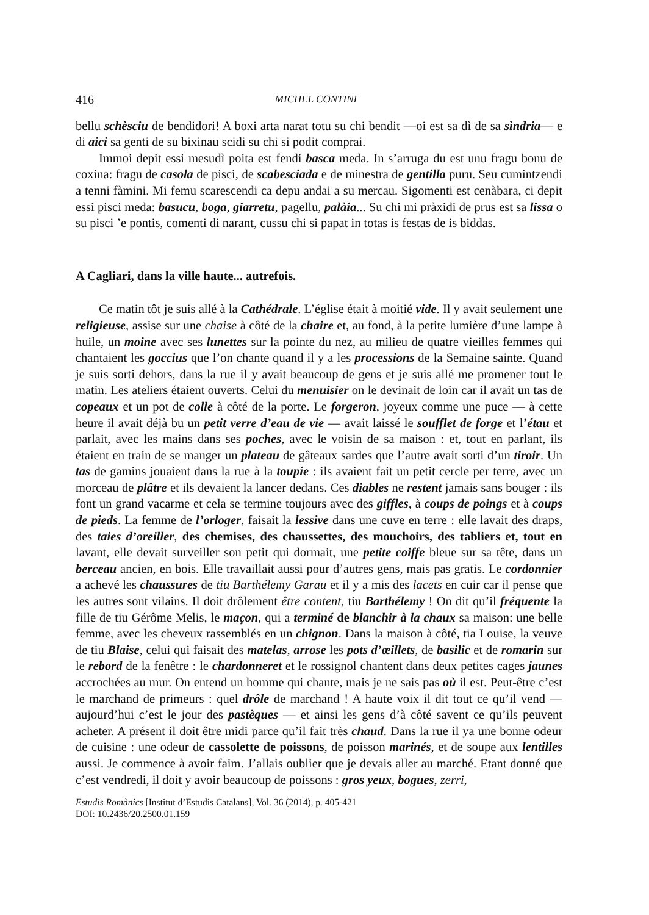416 MICHEL CONTINI
bellu schèsciu de bendidori! A boxi arta narat totu su chi bendit —oi est sa dì de sa sìndria— e di aici sa genti de su bixinau scidi su chi si podit comprai.
Immoi depit essi mesudì poita est fendi basca meda. In s’arruga du est unu fragu bonu de coxina: fragu de casola de pisci, de scabesciada e de minestra de gentilla puru. Seu cumintzendi a tenni fàmini. Mi femu scarescendi ca depu andai a su mercau. Sigomenti est cenàbara, ci depit essi pisci meda: basucu, boga, giarretu, pagellu, palàia... Su chi mi pràxidi de prus est sa lissa o su pisci ’e pontis, comenti di narant, cussu chi si papat in totas is festas de is biddas.
A Cagliari, dans la ville haute... autrefois.
Ce matin tôt je suis allé à la Cathédrale. L’église était à moitié vide. Il y avait seulement une religieuse, assise sur une chaise à côté de la chaire et, au fond, à la petite lumière d’une lampe à huile, un moine avec ses lunettes sur la pointe du nez, au milieu de quatre vieilles femmes qui chantaient les goccius que l’on chante quand il y a les processions de la Semaine sainte. Quand je suis sorti dehors, dans la rue il y avait beaucoup de gens et je suis allé me promener tout le matin. Les ateliers étaient ouverts. Celui du menuisier on le devinait de loin car il avait un tas de copeaux et un pot de colle à côté de la porte. Le forgeron, joyeux comme une puce — à cette heure il avait déjà bu un petit verre d’eau de vie — avait laissé le soufflet de forge et l’étau et parlait, avec les mains dans ses poches, avec le voisin de sa maison : et, tout en parlant, ils étaient en train de se manger un plateau de gâteaux sardes que l’autre avait sorti d’un tiroir. Un tas de gamins jouaient dans la rue à la toupie : ils avaient fait un petit cercle per terre, avec un morceau de plâtre et ils devaient la lancer dedans. Ces diables ne restent jamais sans bouger : ils font un grand vacarme et cela se termine toujours avec des giffles, à coups de poings et à coups de pieds. La femme de l’orloger, faisait la lessive dans une cuve en terre : elle lavait des draps, des taies d’oreiller, des chemises, des chaussettes, des mouchoirs, des tabliers et, tout en lavant, elle devait surveiller son petit qui dormait, une petite coiffe bleue sur sa tête, dans un berceau ancien, en bois. Elle travaillait aussi pour d’autres gens, mais pas gratis. Le cordonnier a achevé les chaussures de tiu Barthélemy Garau et il y a mis des lacets en cuir car il pense que les autres sont vilains. Il doit drôlement être content, tiu Barthélemy ! On dit qu’il fréquente la fille de tiu Gérôme Melis, le maçon, qui a terminé de blanchir à la chaux sa maison: une belle femme, avec les cheveux rassemblés en un chignon. Dans la maison à côté, tia Louise, la veuve de tiu Blaise, celui qui faisait des matelas, arrose les pots d’œillets, de basilic et de romarin sur le rebord de la fenêtre : le chardonneret et le rossignol chantent dans deux petites cages jaunes accrochées au mur. On entend un homme qui chante, mais je ne sais pas où il est. Peut-être c’est le marchand de primeurs : quel drôle de marchand ! A haute voix il dit tout ce qu’il vend — aujourd’hui c’est le jour des pastèques — et ainsi les gens d’à côté savent ce qu’ils peuvent acheter. A présent il doit être midi parce qu’il fait très chaud. Dans la rue il ya une bonne odeur de cuisine : une odeur de cassolette de poissons, de poisson marinés, et de soupe aux lentilles aussi. Je commence à avoir faim. J’allais oublier que je devais aller au marché. Etant donné que c’est vendredi, il doit y avoir beaucoup de poissons : gros yeux, bogues, zerri,
Estudis Romànics [Institut d’Estudis Catalans], Vol. 36 (2014), p. 405-421
DOI: 10.2436/20.2500.01.159